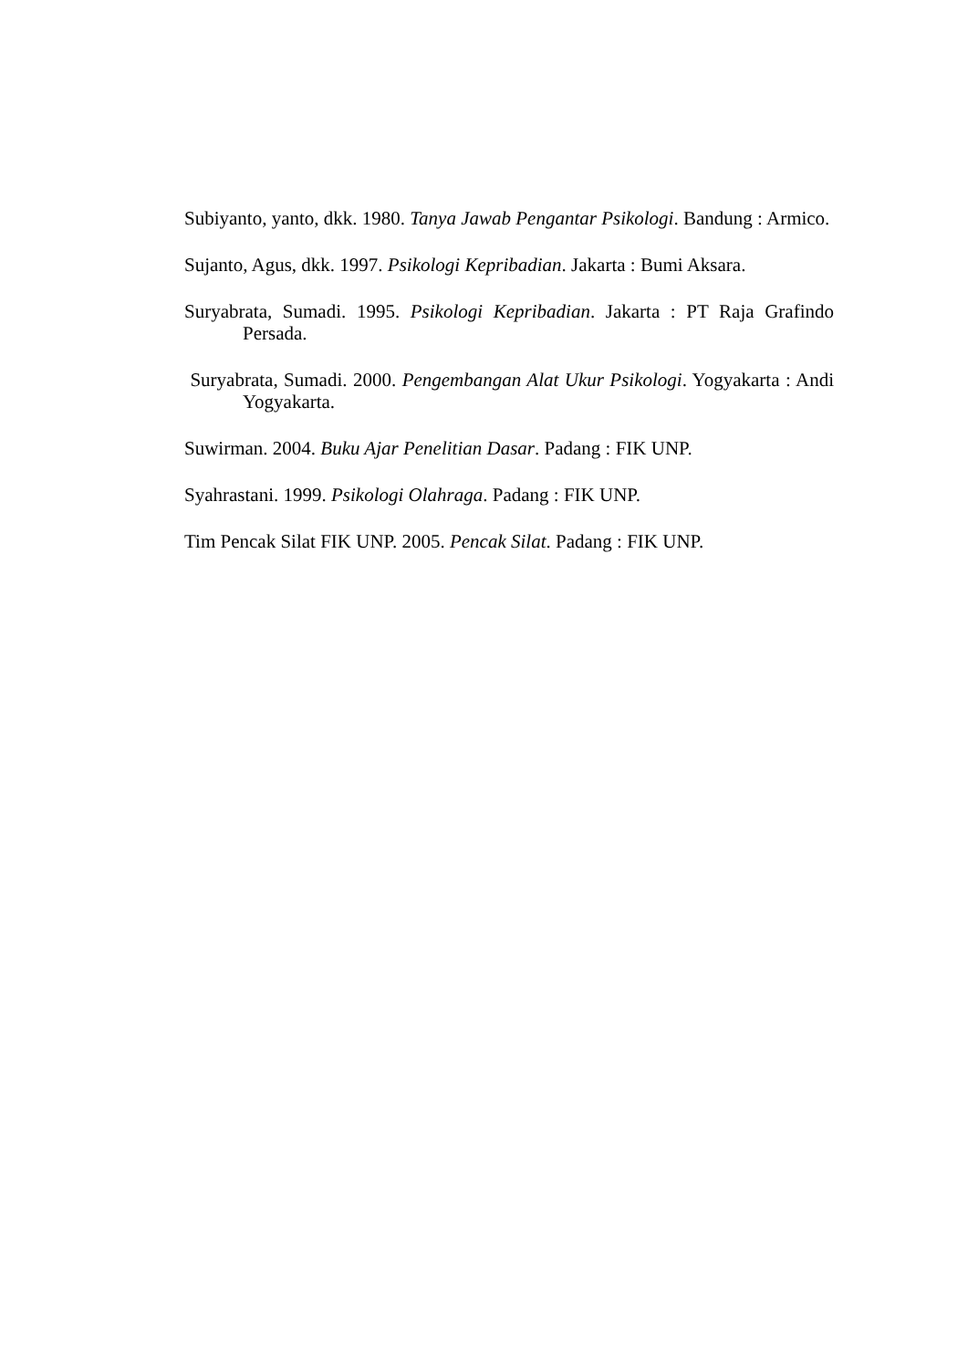Subiyanto, yanto, dkk. 1980. Tanya Jawab Pengantar Psikologi. Bandung : Armico.
Sujanto, Agus, dkk. 1997. Psikologi Kepribadian. Jakarta : Bumi Aksara.
Suryabrata, Sumadi. 1995. Psikologi Kepribadian. Jakarta : PT Raja Grafindo Persada.
Suryabrata, Sumadi. 2000. Pengembangan Alat Ukur Psikologi. Yogyakarta : Andi Yogyakarta.
Suwirman. 2004. Buku Ajar Penelitian Dasar. Padang : FIK UNP.
Syahrastani. 1999. Psikologi Olahraga. Padang : FIK UNP.
Tim Pencak Silat FIK UNP. 2005. Pencak Silat. Padang : FIK UNP.